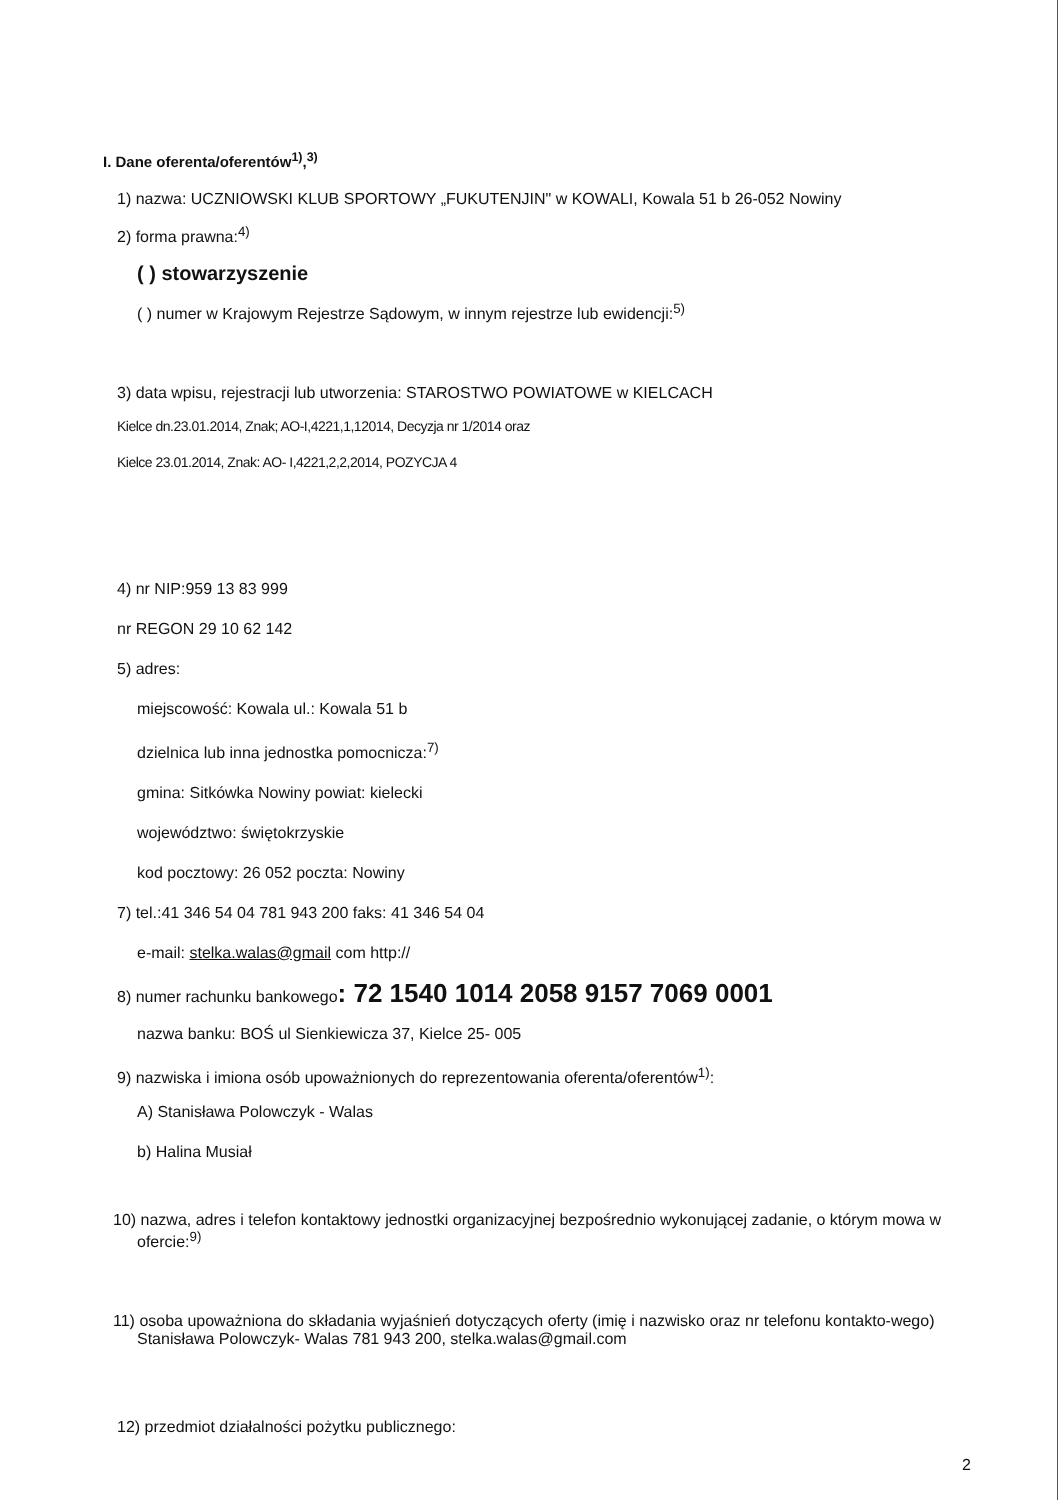I. Dane oferenta/oferentów<sup>1)</sup>,<sup>3)</sup>
1) nazwa: UCZNIOWSKI KLUB SPORTOWY „FUKUTENJIN" w KOWALI, Kowala 51 b 26-052 Nowiny
2) forma prawna:<sup>4)</sup>
( ) stowarzyszenie
( ) numer w Krajowym Rejestrze Sądowym, w innym rejestrze lub ewidencji:<sup>5)</sup>
3) data wpisu, rejestracji lub utworzenia: STAROSTWO POWIATOWE w KIELCACH
Kielce dn.23.01.2014, Znak; AO-I,4221,1,12014, Decyzja nr 1/2014 oraz
Kielce 23.01.2014, Znak: AO- I,4221,2,2,2014, POZYCJA 4
4) nr NIP:959 13 83 999
nr REGON 29 10 62 142
5) adres:
miejscowość: Kowala ul.: Kowala 51 b
dzielnica lub inna jednostka pomocnicza:<sup>7)</sup>
gmina: Sitkówka Nowiny powiat: kielecki
województwo: świętokrzyskie
kod pocztowy: 26 052 poczta: Nowiny
7) tel.:41 346 54 04 781 943 200 faks: 41 346 54 04
e-mail: stelka.walas@gmail com http://
8) numer rachunku bankowego: 72 1540 1014 2058 9157 7069 0001
nazwa banku: BOŚ ul Sienkiewicza 37, Kielce 25- 005
9) nazwiska i imiona osób upoważnionych do reprezentowania oferenta/oferentów<sup>1)</sup>:
A) Stanisława Polowczyk - Walas
b) Halina Musiał
10) nazwa, adres i telefon kontaktowy jednostki organizacyjnej bezpośrednio wykonującej zadanie, o którym mowa w ofercie:<sup>9)</sup>
11) osoba upoważniona do składania wyjaśnień dotyczących oferty (imię i nazwisko oraz nr telefonu kontakto-wego) Stanisława Polowczyk- Walas 781 943 200, stelka.walas@gmail.com
12) przedmiot działalności pożytku publicznego:
2